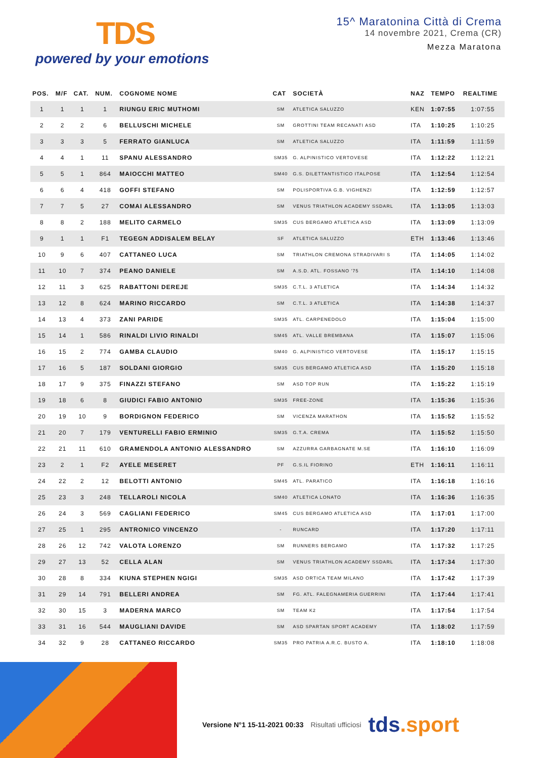TDS
powered by your emotions
15^ Maratonina Città di Crema
14 novembre 2021, Crema (CR)
Mezza Maratona
| POS. | M/F | CAT. | NUM. | COGNOME NOME | CAT | SOCIETÀ | NAZ | TEMPO | REALTIME |
| --- | --- | --- | --- | --- | --- | --- | --- | --- | --- |
| 1 | 1 | 1 | 1 | RIUNGU ERIC MUTHOMI | SM | ATLETICA SALUZZO | KEN | 1:07:55 | 1:07:55 |
| 2 | 2 | 2 | 6 | BELLUSCHI MICHELE | SM | GROTTINI TEAM RECANATI ASD | ITA | 1:10:25 | 1:10:25 |
| 3 | 3 | 3 | 5 | FERRATO GIANLUCA | SM | ATLETICA SALUZZO | ITA | 1:11:59 | 1:11:59 |
| 4 | 4 | 1 | 11 | SPANU ALESSANDRO | SM35 | G. ALPINISTICO VERTOVESE | ITA | 1:12:22 | 1:12:21 |
| 5 | 5 | 1 | 864 | MAIOCCHI MATTEO | SM40 | G.S. DILETTANTISTICO ITALPOSE | ITA | 1:12:54 | 1:12:54 |
| 6 | 6 | 4 | 418 | GOFFI STEFANO | SM | POLISPORTIVA G.B. VIGHENZI | ITA | 1:12:59 | 1:12:57 |
| 7 | 7 | 5 | 27 | COMAI ALESSANDRO | SM | VENUS TRIATHLON ACADEMY SSDARL | ITA | 1:13:05 | 1:13:03 |
| 8 | 8 | 2 | 188 | MELITO CARMELO | SM35 | CUS BERGAMO ATLETICA ASD | ITA | 1:13:09 | 1:13:09 |
| 9 | 1 | 1 | F1 | TEGEGN ADDISALEM BELAY | SF | ATLETICA SALUZZO | ETH | 1:13:46 | 1:13:46 |
| 10 | 9 | 6 | 407 | CATTANEO LUCA | SM | TRIATHLON CREMONA STRADIVARI S | ITA | 1:14:05 | 1:14:02 |
| 11 | 10 | 7 | 374 | PEANO DANIELE | SM | A.S.D. ATL. FOSSANO '75 | ITA | 1:14:10 | 1:14:08 |
| 12 | 11 | 3 | 625 | RABATTONI DEREJE | SM35 | C.T.L. 3 ATLETICA | ITA | 1:14:34 | 1:14:32 |
| 13 | 12 | 8 | 624 | MARINO RICCARDO | SM | C.T.L. 3 ATLETICA | ITA | 1:14:38 | 1:14:37 |
| 14 | 13 | 4 | 373 | ZANI PARIDE | SM35 | ATL. CARPENEDOLO | ITA | 1:15:04 | 1:15:00 |
| 15 | 14 | 1 | 586 | RINALDI LIVIO RINALDI | SM45 | ATL. VALLE BREMBANA | ITA | 1:15:07 | 1:15:06 |
| 16 | 15 | 2 | 774 | GAMBA CLAUDIO | SM40 | G. ALPINISTICO VERTOVESE | ITA | 1:15:17 | 1:15:15 |
| 17 | 16 | 5 | 187 | SOLDANI GIORGIO | SM35 | CUS BERGAMO ATLETICA ASD | ITA | 1:15:20 | 1:15:18 |
| 18 | 17 | 9 | 375 | FINAZZI STEFANO | SM | ASD TOP RUN | ITA | 1:15:22 | 1:15:19 |
| 19 | 18 | 6 | 8 | GIUDICI FABIO ANTONIO | SM35 | FREE-ZONE | ITA | 1:15:36 | 1:15:36 |
| 20 | 19 | 10 | 9 | BORDIGNON FEDERICO | SM | VICENZA MARATHON | ITA | 1:15:52 | 1:15:52 |
| 21 | 20 | 7 | 179 | VENTURELLI FABIO ERMINIO | SM35 | G.T.A. CREMA | ITA | 1:15:52 | 1:15:50 |
| 22 | 21 | 11 | 610 | GRAMENDOLA ANTONIO ALESSANDRO | SM | AZZURRA GARBAGNATE M.SE | ITA | 1:16:10 | 1:16:09 |
| 23 | 2 | 1 | F2 | AYELE MESERET | PF | G.S.IL FIORINO | ETH | 1:16:11 | 1:16:11 |
| 24 | 22 | 2 | 12 | BELOTTI ANTONIO | SM45 | ATL. PARATICO | ITA | 1:16:18 | 1:16:16 |
| 25 | 23 | 3 | 248 | TELLAROLI NICOLA | SM40 | ATLETICA LONATO | ITA | 1:16:36 | 1:16:35 |
| 26 | 24 | 3 | 569 | CAGLIANI FEDERICO | SM45 | CUS BERGAMO ATLETICA ASD | ITA | 1:17:01 | 1:17:00 |
| 27 | 25 | 1 | 295 | ANTRONICO VINCENZO | - | RUNCARD | ITA | 1:17:20 | 1:17:11 |
| 28 | 26 | 12 | 742 | VALOTA LORENZO | SM | RUNNERS BERGAMO | ITA | 1:17:32 | 1:17:25 |
| 29 | 27 | 13 | 52 | CELLA ALAN | SM | VENUS TRIATHLON ACADEMY SSDARL | ITA | 1:17:34 | 1:17:30 |
| 30 | 28 | 8 | 334 | KIUNA STEPHEN NGIGI | SM35 | ASD ORTICA TEAM MILANO | ITA | 1:17:42 | 1:17:39 |
| 31 | 29 | 14 | 791 | BELLERI ANDREA | SM | FG. ATL. FALEGNAMERIA GUERRINI | ITA | 1:17:44 | 1:17:41 |
| 32 | 30 | 15 | 3 | MADERNA MARCO | SM | TEAM K2 | ITA | 1:17:54 | 1:17:54 |
| 33 | 31 | 16 | 544 | MAUGLIANI DAVIDE | SM | ASD SPARTAN SPORT ACADEMY | ITA | 1:18:02 | 1:17:59 |
| 34 | 32 | 9 | 28 | CATTANEO RICCARDO | SM35 | PRO PATRIA A.R.C. BUSTO A. | ITA | 1:18:10 | 1:18:08 |
Versione N°1 15-11-2021 00:33 Risultati ufficiosi tds.sport